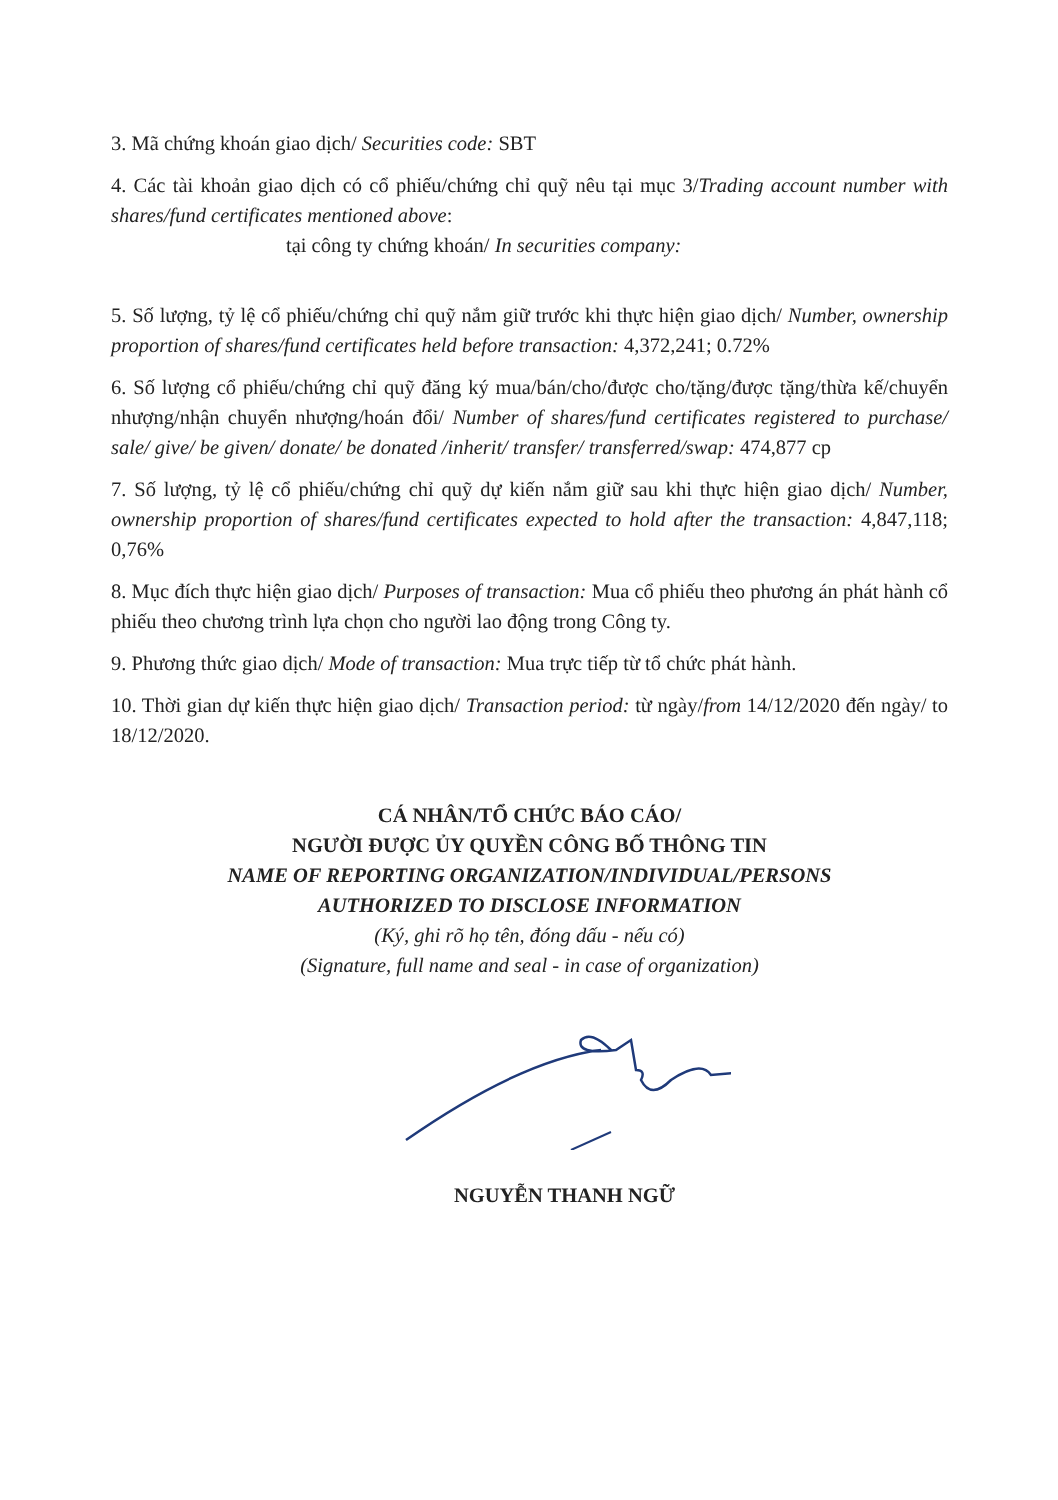3. Mã chứng khoán giao dịch/ Securities code: SBT
4. Các tài khoản giao dịch có cổ phiếu/chứng chỉ quỹ nêu tại mục 3/Trading account number with shares/fund certificates mentioned above:
tại công ty chứng khoán/ In securities company:
5. Số lượng, tỷ lệ cổ phiếu/chứng chỉ quỹ nắm giữ trước khi thực hiện giao dịch/ Number, ownership proportion of shares/fund certificates held before transaction: 4,372,241; 0.72%
6. Số lượng cổ phiếu/chứng chỉ quỹ đăng ký mua/bán/cho/được cho/tặng/được tặng/thừa kế/chuyển nhượng/nhận chuyển nhượng/hoán đổi/ Number of shares/fund certificates registered to purchase/ sale/ give/ be given/ donate/ be donated /inherit/ transfer/ transferred/swap: 474,877 cp
7. Số lượng, tỷ lệ cổ phiếu/chứng chỉ quỹ dự kiến nắm giữ sau khi thực hiện giao dịch/ Number, ownership proportion of shares/fund certificates expected to hold after the transaction: 4,847,118; 0,76%
8. Mục đích thực hiện giao dịch/ Purposes of transaction: Mua cổ phiếu theo phương án phát hành cổ phiếu theo chương trình lựa chọn cho người lao động trong Công ty.
9. Phương thức giao dịch/ Mode of transaction: Mua trực tiếp từ tổ chức phát hành.
10. Thời gian dự kiến thực hiện giao dịch/ Transaction period: từ ngày/from 14/12/2020 đến ngày/ to 18/12/2020.
CÁ NHÂN/TỔ CHỨC BÁO CÁO/
NGƯỜI ĐƯỢC ỦY QUYỀN CÔNG BỐ THÔNG TIN
NAME OF REPORTING ORGANIZATION/INDIVIDUAL/PERSONS
AUTHORIZED TO DISCLOSE INFORMATION
(Ký, ghi rõ họ tên, đóng dấu - nếu có)
(Signature, full name and seal - in case of organization)
NGUYỄN THANH NGỮ